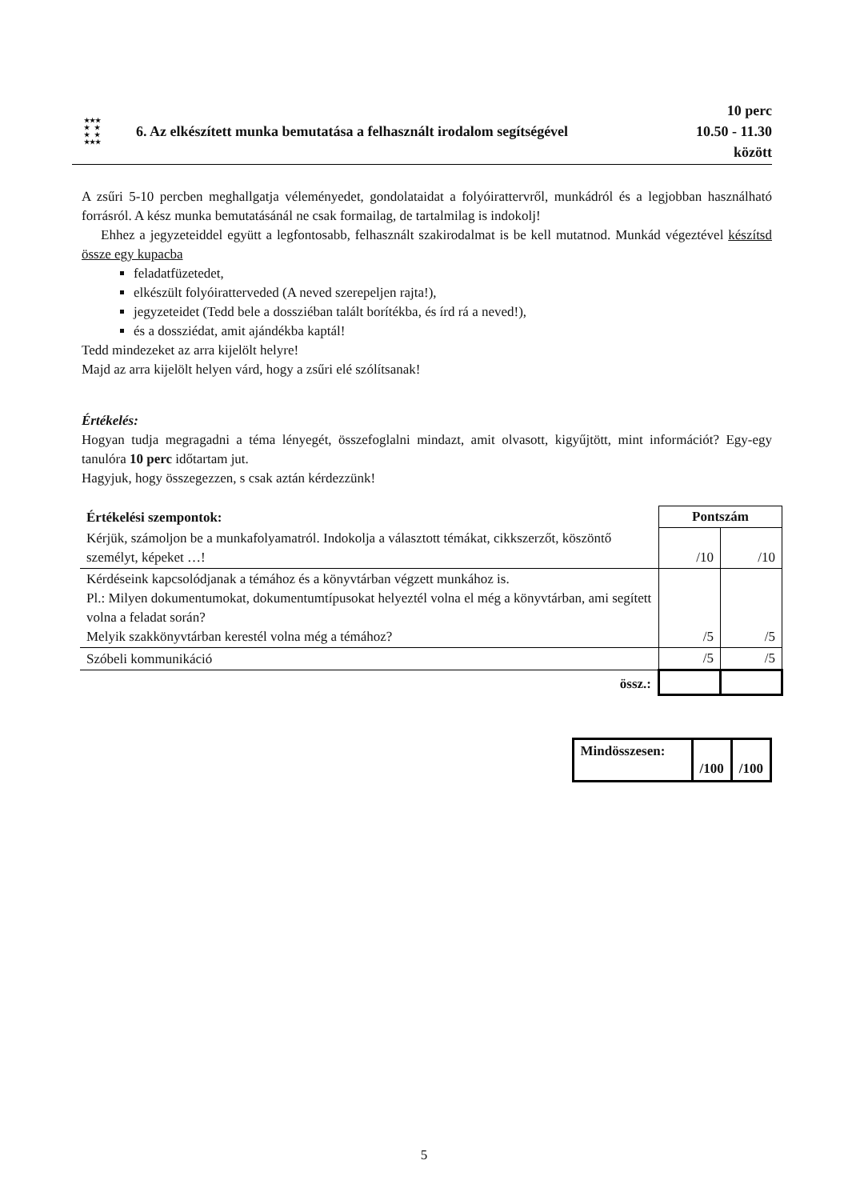★★★
★ ★
★ ★
★★★
6. Az elkészített munka bemutatása a felhasznált irodalom segítségével
10 perc
10.50 - 11.30
között
A zsűri 5-10 percben meghallgatja véleményedet, gondolataidat a folyóirattervről, munkádról és a legjobban használható forrásról. A kész munka bemutatásánál ne csak formailag, de tartalmilag is indokolj!
Ehhez a jegyzeteiddel együtt a legfontosabb, felhasznált szakirodalmat is be kell mutatnod. Munkád végeztével készítsd össze egy kupacba
feladatfüzetedet,
elkészült folyóiratterveded (A neved szerepeljen rajta!),
jegyzeteidet (Tedd bele a dossziéban talált borítékba, és írd rá a neved!),
és a dossziédat, amit ajándékba kaptál!
Tedd mindezeket az arra kijelölt helyre!
Majd az arra kijelölt helyen várd, hogy a zsűri elé szólítsanak!
Értékelés:
Hogyan tudja megragadni a téma lényegét, összefoglalni mindazt, amit olvasott, kigyűjtött, mint információt? Egy-egy tanulóra 10 perc időtartam jut.
Hagyjuk, hogy összegezzen, s csak aztán kérdezzünk!
| Értékelési szempontok: | Pontszám | |
| Kérjük, számoljon be a munkafolyamatról. Indokolja a választott témákat, cikkszerzőt, köszöntő személyt, képeket …! | /10 | /10 |
| Kérdéseink kapcsolódjanak a témához és a könyvtárban végzett munkához is. Pl.: Milyen dokumentumokat, dokumentumtípusokat helyeztél volna el még a könyvtárban, ami segített volna a feladat során? Melyik szakkönyvtárban kerestél volna még a témához? | /5 | /5 |
| Szóbeli kommunikáció | /5 | /5 |
| össz.: | | |
| Mindösszesen: | /100 | /100 |
5